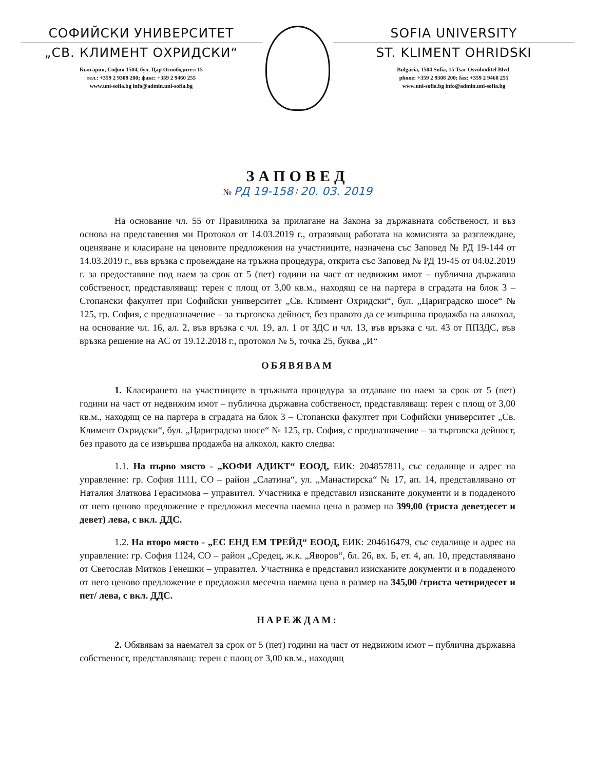СОФИЙСКИ УНИВЕРСИТЕТ
„СВ. КЛИМЕНТ ОХРИДСКИ“
България, София 1504, бул. Цар Освободител 15
тел.: +359 2 9308 200; факс: +359 2 9460 255
www.uni-sofia.bg info@admin.uni-sofia.bg
SOFIA UNIVERSITY
ST. KLIMENT OHRIDSKI
Bulgaria, 1504 Sofia, 15 Tsar Osvoboditel Blvd.
phone: +359 2 9308 200; fax: +359 2 9460 255
www.uni-sofia.bg info@admin.uni-sofia.bg
ЗАПОВЕД
№ РД 19-158 / 20. 03. 2019
На основание чл. 55 от Правилника за прилагане на Закона за държавната собственост, и въз основа на представения ми Протокол от 14.03.2019 г., отразяващ работата на комисията за разглеждане, оценяване и класиране на ценовите предложения на участниците, назначена със Заповед № РД 19-144 от 14.03.2019 г., във връзка с провеждане на тръжна процедура, открита със Заповед № РД 19-45 от 04.02.2019 г. за предоставяне под наем за срок от 5 (пет) години на част от недвижим имот – публична държавна собственост, представляващ: терен с площ от 3,00 кв.м., находящ се на партера в сградата на блок 3 – Стопански факултет при Софийски университет „Св. Климент Охридски“, бул. „Цариградско шосе“ № 125, гр. София, с предназначение – за търговска дейност, без правото да се извършва продажба на алкохол, на основание чл. 16, ал. 2, във връзка с чл. 19, ал. 1 от ЗДС и чл. 13, във връзка с чл. 43 от ППЗДС, във връзка решение на АС от 19.12.2018 г., протокол № 5, точка 25, буква „И“
ОБЯВЯВАМ
1. Класирането на участниците в тръжната процедура за отдаване по наем за срок от 5 (пет) години на част от недвижим имот – публична държавна собственост, представляващ: терен с площ от 3,00 кв.м., находящ се на партера в сградата на блок 3 – Стопански факултет при Софийски университет „Св. Климент Охридски“, бул. „Цариградско шосе“ № 125, гр. София, с предназначение – за търговска дейност, без правото да се извършва продажба на алкохол, както следва:
1.1. На първо място - „КОФИ АДИКТ“ ЕООД, ЕИК: 204857811, със седалище и адрес на управление: гр. София 1111, СО – район „Слатина“, ул. „Манастирска“ № 17, ап. 14, представлявано от Наталия Златкова Герасимова – управител. Участника е представил изисканите документи и в подаденото от него ценово предложение е предложил месечна наемна цена в размер на 399,00 (триста деветдесет и девет) лева, с вкл. ДДС.
1.2. На второ място - „ЕС ЕНД ЕМ ТРЕЙД“ ЕООД, ЕИК: 204616479, със седалище и адрес на управление: гр. София 1124, СО – район „Средец, ж.к. „Яворов“, бл. 26, вх. Б, ет. 4, ап. 10, представлявано от Светослав Митков Генешки – управител. Участника е представил изисканите документи и в подаденото от него ценово предложение е предложил месечна наемна цена в размер на 345,00 /триста четиридесет и пет/ лева, с вкл. ДДС.
НАРЕЖДАМ:
2. Обявявам за наемател за срок от 5 (пет) години на част от недвижим имот – публична държавна собственост, представляващ: терен с площ от 3,00 кв.м., находящ